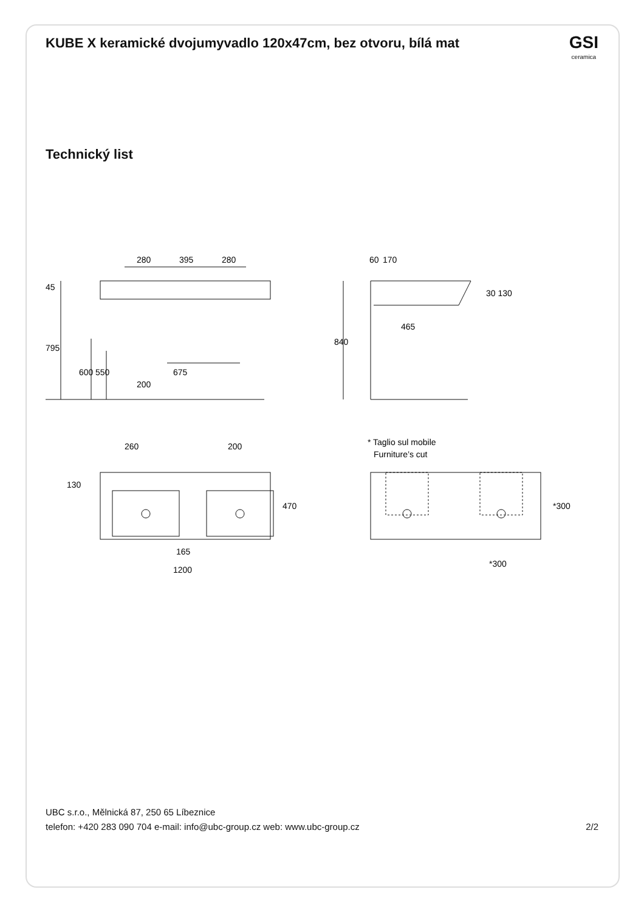KUBE X keramické dvojumyvadlo 120x47cm, bez otvoru, bílá mat
GSI
ceramica
Technický list
280
395
280
45
795
600
550
675
200
60
170
30 130
465
840
260
200
130
470
165
1200
* Taglio sul mobile
Furniture’s cut
*300
*300
UBC s.r.o., Mělnická 87, 250 65 Líbeznice
telefon: +420 283 090 704 e-mail: info@ubc-group.cz web: www.ubc-group.cz 2/2